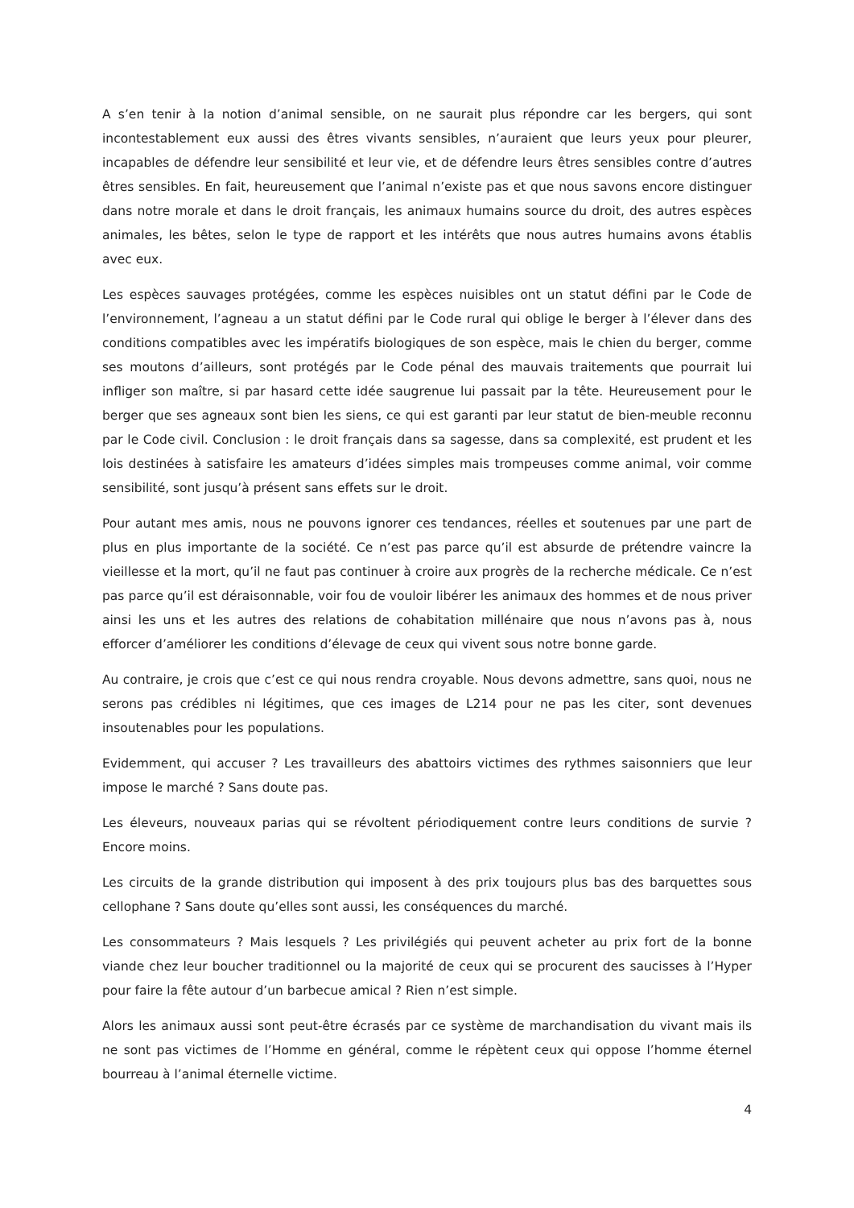A s’en tenir à la notion d’animal sensible, on ne saurait plus répondre car les bergers, qui sont incontestablement eux aussi des êtres vivants sensibles, n’auraient que leurs yeux pour pleurer, incapables de défendre leur sensibilité et leur vie, et de défendre leurs êtres sensibles contre d’autres êtres sensibles. En fait, heureusement que l’animal n’existe pas et que nous savons encore distinguer dans notre morale et dans le droit français, les animaux humains source du droit, des autres espèces animales, les bêtes, selon le type de rapport et les intérêts que nous autres humains avons établis avec eux.
Les espèces sauvages protégées, comme les espèces nuisibles ont un statut défini par le Code de l’environnement, l’agneau a un statut défini par le Code rural qui oblige le berger à l’élever dans des conditions compatibles avec les impératifs biologiques de son espèce, mais le chien du berger, comme ses moutons d’ailleurs, sont protégés par le Code pénal des mauvais traitements que pourrait lui infliger son maître, si par hasard cette idée saugrenue lui passait par la tête. Heureusement pour le berger que ses agneaux sont bien les siens, ce qui est garanti par leur statut de bien-meuble reconnu par le Code civil. Conclusion : le droit français dans sa sagesse, dans sa complexité, est prudent et les lois destinées à satisfaire les amateurs d’idées simples mais trompeuses comme animal, voir comme sensibilité, sont jusqu’à présent sans effets sur le droit.
Pour autant mes amis, nous ne pouvons ignorer ces tendances, réelles et soutenues par une part de plus en plus importante de la société. Ce n’est pas parce qu’il est absurde de prétendre vaincre la vieillesse et la mort, qu’il ne faut pas continuer à croire aux progrès de la recherche médicale. Ce n’est pas parce qu’il est déraisonnable, voir fou de vouloir libérer les animaux des hommes et de nous priver ainsi les uns et les autres des relations de cohabitation millénaire que nous n’avons pas à, nous efforcer d’améliorer les conditions d’élevage de ceux qui vivent sous notre bonne garde.
Au contraire, je crois que c’est ce qui nous rendra croyable. Nous devons admettre, sans quoi, nous ne serons pas crédibles ni légitimes, que ces images de L214 pour ne pas les citer, sont devenues insoutenables pour les populations.
Evidemment, qui accuser ? Les travailleurs des abattoirs victimes des rythmes saisonniers que leur impose le marché ? Sans doute pas.
Les éleveurs, nouveaux parias qui se révoltent périodiquement contre leurs conditions de survie ? Encore moins.
Les circuits de la grande distribution qui imposent à des prix toujours plus bas des barquettes sous cellophane ? Sans doute qu’elles sont aussi, les conséquences du marché.
Les consommateurs ? Mais lesquels ? Les privilégiés qui peuvent acheter au prix fort de la bonne viande chez leur boucher traditionnel ou la majorité de ceux qui se procurent des saucisses à l’Hyper pour faire la fête autour d’un barbecue amical ? Rien n’est simple.
Alors les animaux aussi sont peut-être écrasés par ce système de marchandisation du vivant mais ils ne sont pas victimes de l’Homme en général, comme le répètent ceux qui oppose l’homme éternel bourreau à l’animal éternelle victime.
4